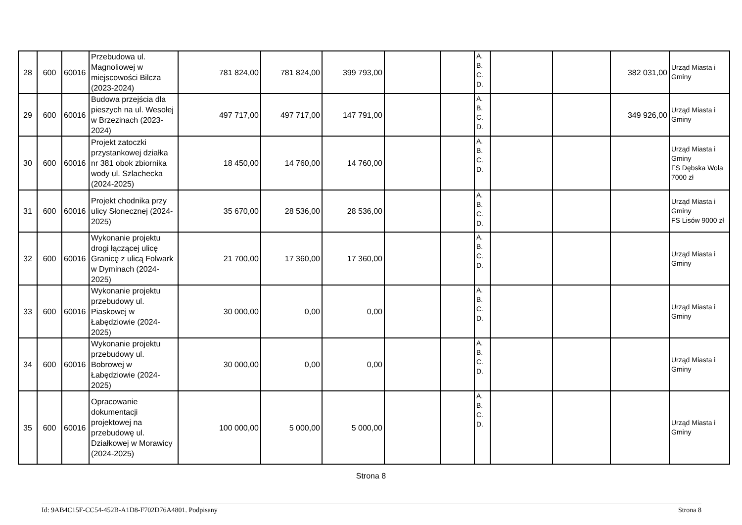| 28 | 600 | 60016 | Przebudowa ul. Magnoliowej w miejscowości Bilcza (2023-2024) | 781 824,00 | 781 824,00 | 399 793,00 | | | A. B. C. D. | | | 382 031,00 | Urząd Miasta i Gminy |
| 29 | 600 | 60016 | Budowa przejścia dla pieszych na ul. Wesołej w Brzezinach (2023-2024) | 497 717,00 | 497 717,00 | 147 791,00 | | | A. B. C. D. | | | 349 926,00 | Urząd Miasta i Gminy |
| 30 | 600 | 60016 | Projekt zatoczki przystankowej działka nr 381 obok zbiornika wody ul. Szlachecka (2024-2025) | 18 450,00 | 14 760,00 | 14 760,00 | | | A. B. C. D. | | | | Urząd Miasta i Gminy FS Dębska Wola 7000 zł |
| 31 | 600 | 60016 | Projekt chodnika przy ulicy Słonecznej (2024-2025) | 35 670,00 | 28 536,00 | 28 536,00 | | | A. B. C. D. | | | | Urząd Miasta i Gminy FS Lisów 9000 zł |
| 32 | 600 | 60016 | Wykonanie projektu drogi łączącej ulicę Granicę z ulicą Folwark w Dyminach (2024-2025) | 21 700,00 | 17 360,00 | 17 360,00 | | | A. B. C. D. | | | | Urząd Miasta i Gminy |
| 33 | 600 | 60016 | Wykonanie projektu przebudowy ul. Piaskowej w Łabędziowie (2024-2025) | 30 000,00 | 0,00 | 0,00 | | | A. B. C. D. | | | | Urząd Miasta i Gminy |
| 34 | 600 | 60016 | Wykonanie projektu przebudowy ul. Bobrowej w Łabędziowie (2024-2025) | 30 000,00 | 0,00 | 0,00 | | | A. B. C. D. | | | | Urząd Miasta i Gminy |
| 35 | 600 | 60016 | Opracowanie dokumentacji projektowej na przebudowę ul. Działkowej w Morawicy (2024-2025) | 100 000,00 | 5 000,00 | 5 000,00 | | | A. B. C. D. | | | | Urząd Miasta i Gminy |
Strona 8
Id: 9AB4C15F-CC54-452B-A1D8-F702D76A4801. Podpisany Strona 8